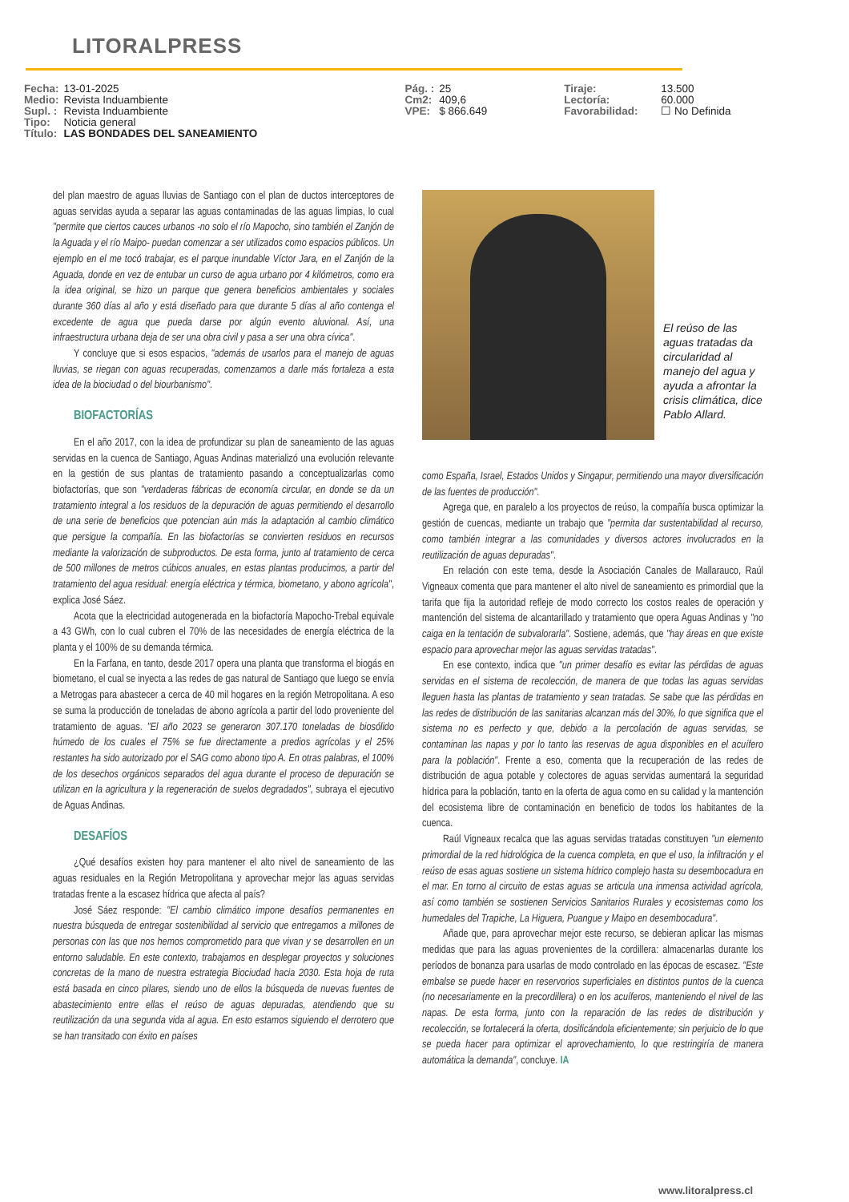LITORALPRESS
| Fecha: | 13-01-2025 | Pág. : | 25 | Tiraje: | 13.500 |
| Medio: | Revista Induambiente | Cm2: | 409,6 | Lectoría: | 60.000 |
| Supl. : | Revista Induambiente | VPE: | $ 866.649 | Favorabilidad: | ☐ No Definida |
| Tipo: | Noticia general | | | | |
| Título: | LAS BONDADES DEL SANEAMIENTO | | | | |
del plan maestro de aguas lluvias de Santiago con el plan de ductos interceptores de aguas servidas ayuda a separar las aguas contaminadas de las aguas limpias, lo cual "permite que ciertos cauces urbanos -no solo el río Mapocho, sino también el Zanjón de la Aguada y el río Maipo- puedan comenzar a ser utilizados como espacios públicos. Un ejemplo en el me tocó trabajar, es el parque inundable Víctor Jara, en el Zanjón de la Aguada, donde en vez de entubar un curso de agua urbano por 4 kilómetros, como era la idea original, se hizo un parque que genera beneficios ambientales y sociales durante 360 días al año y está diseñado para que durante 5 días al año contenga el excedente de agua que pueda darse por algún evento aluvional. Así, una infraestructura urbana deja de ser una obra civil y pasa a ser una obra cívica".
Y concluye que si esos espacios, "además de usarlos para el manejo de aguas lluvias, se riegan con aguas recuperadas, comenzamos a darle más fortaleza a esta idea de la biociudad o del biourbanismo".
BIOFACTORÍAS
En el año 2017, con la idea de profundizar su plan de saneamiento de las aguas servidas en la cuenca de Santiago, Aguas Andinas materializó una evolución relevante en la gestión de sus plantas de tratamiento pasando a conceptualizarlas como biofactorías, que son "verdaderas fábricas de economía circular, en donde se da un tratamiento integral a los residuos de la depuración de aguas permitiendo el desarrollo de una serie de beneficios que potencian aún más la adaptación al cambio climático que persigue la compañía. En las biofactorías se convierten residuos en recursos mediante la valorización de subproductos. De esta forma, junto al tratamiento de cerca de 500 millones de metros cúbicos anuales, en estas plantas producimos, a partir del tratamiento del agua residual: energía eléctrica y térmica, biometano, y abono agrícola", explica José Sáez.
Acota que la electricidad autogenerada en la biofactoría Mapocho-Trebal equivale a 43 GWh, con lo cual cubren el 70% de las necesidades de energía eléctrica de la planta y el 100% de su demanda térmica.
En la Farfana, en tanto, desde 2017 opera una planta que transforma el biogás en biometano, el cual se inyecta a las redes de gas natural de Santiago que luego se envía a Metrogas para abastecer a cerca de 40 mil hogares en la región Metropolitana. A eso se suma la producción de toneladas de abono agrícola a partir del lodo proveniente del tratamiento de aguas. "El año 2023 se generaron 307.170 toneladas de biosólido húmedo de los cuales el 75% se fue directamente a predios agrícolas y el 25% restantes ha sido autorizado por el SAG como abono tipo A. En otras palabras, el 100% de los desechos orgánicos separados del agua durante el proceso de depuración se utilizan en la agricultura y la regeneración de suelos degradados", subraya el ejecutivo de Aguas Andinas.
DESAFÍOS
¿Qué desafíos existen hoy para mantener el alto nivel de saneamiento de las aguas residuales en la Región Metropolitana y aprovechar mejor las aguas servidas tratadas frente a la escasez hídrica que afecta al país?
José Sáez responde: "El cambio climático impone desafíos permanentes en nuestra búsqueda de entregar sostenibilidad al servicio que entregamos a millones de personas con las que nos hemos comprometido para que vivan y se desarrollen en un entorno saludable. En este contexto, trabajamos en desplegar proyectos y soluciones concretas de la mano de nuestra estrategia Biociudad hacia 2030. Esta hoja de ruta está basada en cinco pilares, siendo uno de ellos la búsqueda de nuevas fuentes de abastecimiento entre ellas el reúso de aguas depuradas, atendiendo que su reutilización da una segunda vida al agua. En esto estamos siguiendo el derrotero que se han transitado con éxito en países
El reúso de las aguas tratadas da circularidad al manejo del agua y ayuda a afrontar la crisis climática, dice Pablo Allard.
como España, Israel, Estados Unidos y Singapur, permitiendo una mayor diversificación de las fuentes de producción".
Agrega que, en paralelo a los proyectos de reúso, la compañía busca optimizar la gestión de cuencas, mediante un trabajo que "permita dar sustentabilidad al recurso, como también integrar a las comunidades y diversos actores involucrados en la reutilización de aguas depuradas".
En relación con este tema, desde la Asociación Canales de Mallarauco, Raúl Vigneaux comenta que para mantener el alto nivel de saneamiento es primordial que la tarifa que fija la autoridad refleje de modo correcto los costos reales de operación y mantención del sistema de alcantarillado y tratamiento que opera Aguas Andinas y "no caiga en la tentación de subvalorarla". Sostiene, además, que "hay áreas en que existe espacio para aprovechar mejor las aguas servidas tratadas".
En ese contexto, indica que "un primer desafío es evitar las pérdidas de aguas servidas en el sistema de recolección, de manera de que todas las aguas servidas lleguen hasta las plantas de tratamiento y sean tratadas. Se sabe que las pérdidas en las redes de distribución de las sanitarias alcanzan más del 30%, lo que significa que el sistema no es perfecto y que, debido a la percolación de aguas servidas, se contaminan las napas y por lo tanto las reservas de agua disponibles en el acuífero para la población". Frente a eso, comenta que la recuperación de las redes de distribución de agua potable y colectores de aguas servidas aumentará la seguridad hídrica para la población, tanto en la oferta de agua como en su calidad y la mantención del ecosistema libre de contaminación en beneficio de todos los habitantes de la cuenca.
Raúl Vigneaux recalca que las aguas servidas tratadas constituyen "un elemento primordial de la red hidrológica de la cuenca completa, en que el uso, la infiltración y el reúso de esas aguas sostiene un sistema hídrico complejo hasta su desembocadura en el mar. En torno al circuito de estas aguas se articula una inmensa actividad agrícola, así como también se sostienen Servicios Sanitarios Rurales y ecosistemas como los humedales del Trapiche, La Higuera, Puangue y Maipo en desembocadura".
Añade que, para aprovechar mejor este recurso, se debieran aplicar las mismas medidas que para las aguas provenientes de la cordillera: almacenarlas durante los períodos de bonanza para usarlas de modo controlado en las épocas de escasez. "Este embalse se puede hacer en reservorios superficiales en distintos puntos de la cuenca (no necesariamente en la precordillera) o en los acuíferos, manteniendo el nivel de las napas. De esta forma, junto con la reparación de las redes de distribución y recolección, se fortalecerá la oferta, dosificándola eficientemente; sin perjuicio de lo que se pueda hacer para optimizar el aprovechamiento, lo que restringiría de manera automática la demanda", concluye. IA
www.litoralpress.cl